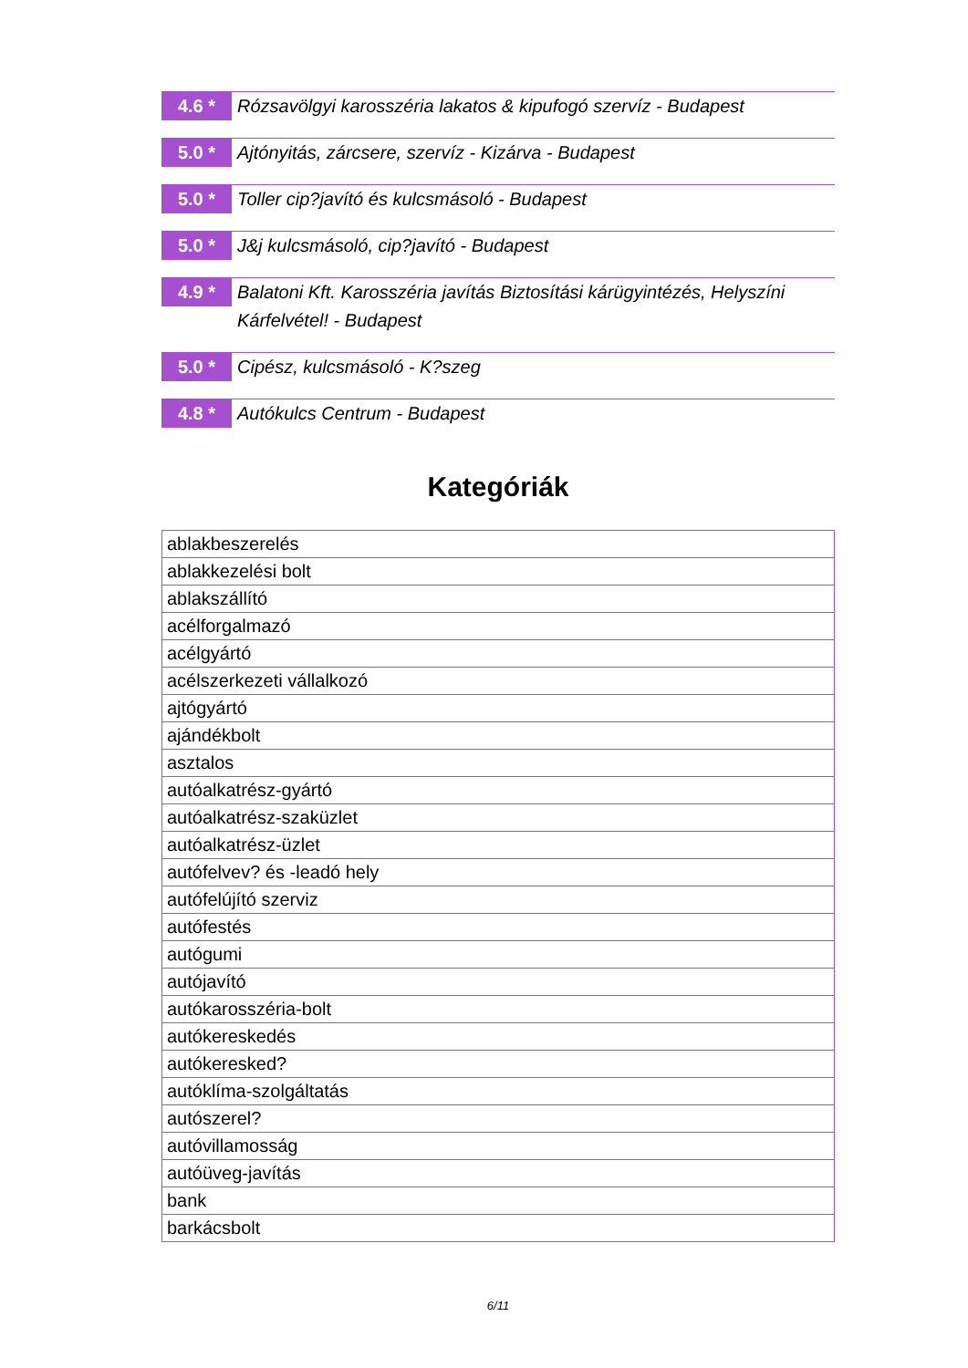4.6 *
Rózsavölgyi karosszéria lakatos & kipufogó szervíz - Budapest
5.0 *
Ajtónyitás, zárcsere, szervíz - Kizárva - Budapest
5.0 *
Toller cip?javító és kulcsmásoló - Budapest
5.0 *
J&j kulcsmásoló, cip?javító - Budapest
4.9 *
Balatoni Kft. Karosszéria javítás Biztosítási kárügyintézés, Helyszíni Kárfelvétel! - Budapest
5.0 *
Cipész, kulcsmásoló - K?szeg
4.8 *
Autókulcs Centrum - Budapest
Kategóriák
| ablakbeszerelés |
| ablakkezelési bolt |
| ablakszállító |
| acélforgalmazó |
| acélgyártó |
| acélszerkezeti vállalkozó |
| ajtógyártó |
| ajándékbolt |
| asztalos |
| autóalkatrész-gyártó |
| autóalkatrész-szaküzlet |
| autóalkatrész-üzlet |
| autófelvev? és -leadó hely |
| autófelújító szerviz |
| autófestés |
| autógumi |
| autójavító |
| autókarosszéria-bolt |
| autókereskedés |
| autókeresked? |
| autóklíma-szolgáltatás |
| autószerel? |
| autóvillamosság |
| autóüveg-javítás |
| bank |
| barkácsbolt |
6/11